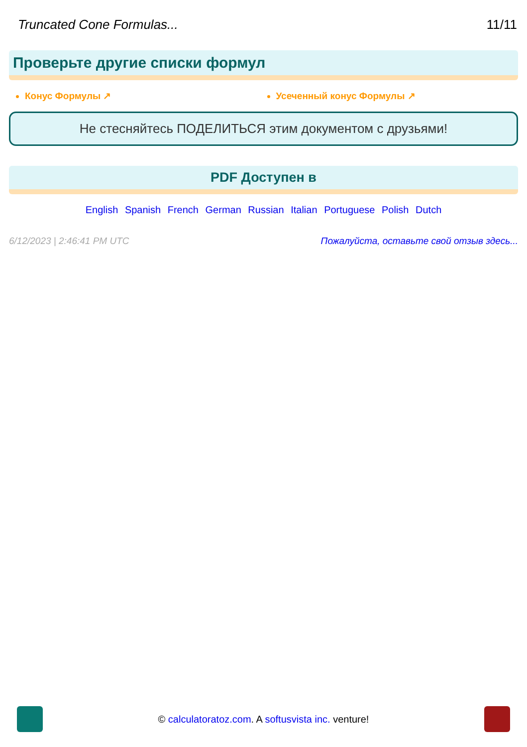Truncated Cone Formulas... 11/11
Проверьте другие списки формул
Конус Формулы ↗ Усеченный конус Формулы ↗
Не стесняйтесь ПОДЕЛИТЬСЯ этим документом с друзьями!
PDF Доступен в
English Spanish French German Russian Italian Portuguese Polish Dutch
6/12/2023 | 2:46:41 PM UTC Пожалуйста, оставьте свой отзыв здесь...
© calculatoratoz.com. A softusvista inc. venture!